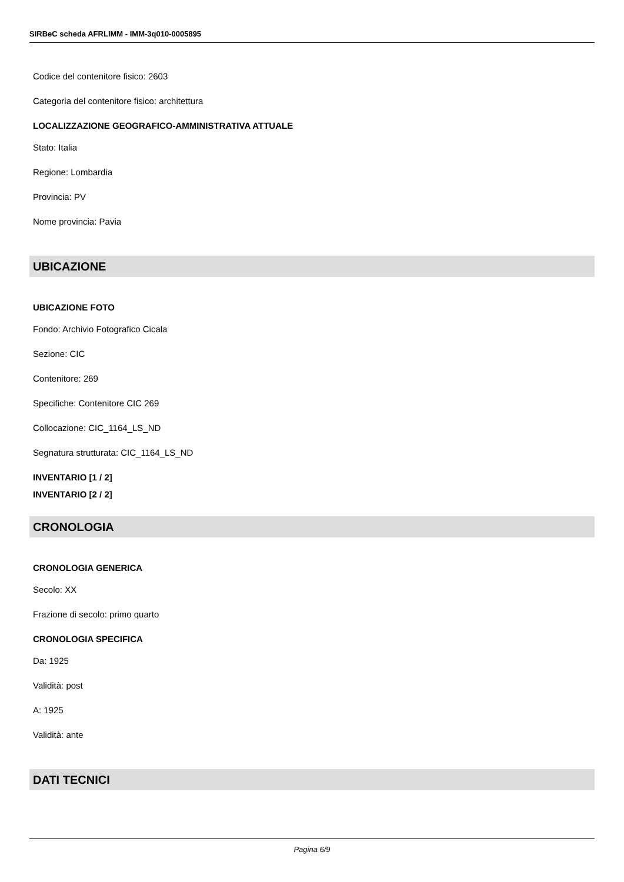SIRBeC scheda AFRLIMM - IMM-3q010-0005895
Codice del contenitore fisico: 2603
Categoria del contenitore fisico: architettura
LOCALIZZAZIONE GEOGRAFICO-AMMINISTRATIVA ATTUALE
Stato: Italia
Regione: Lombardia
Provincia: PV
Nome provincia: Pavia
UBICAZIONE
UBICAZIONE FOTO
Fondo: Archivio Fotografico Cicala
Sezione: CIC
Contenitore: 269
Specifiche: Contenitore CIC 269
Collocazione: CIC_1164_LS_ND
Segnatura strutturata: CIC_1164_LS_ND
INVENTARIO [1 / 2]
INVENTARIO [2 / 2]
CRONOLOGIA
CRONOLOGIA GENERICA
Secolo: XX
Frazione di secolo: primo quarto
CRONOLOGIA SPECIFICA
Da: 1925
Validità: post
A: 1925
Validità: ante
DATI TECNICI
Pagina 6/9